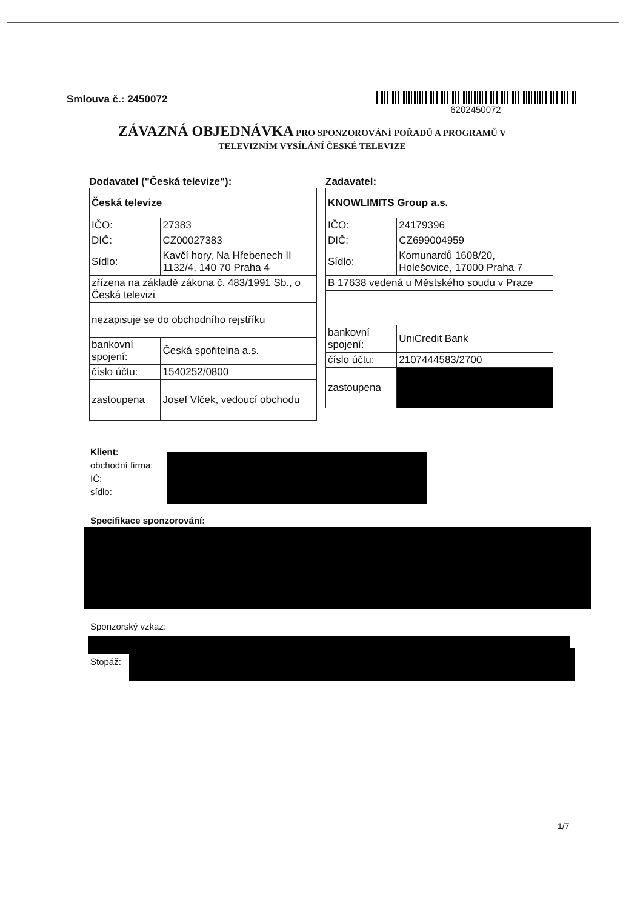Smlouva č.: 2450072
6202450072
ZÁVAZNÁ OBJEDNÁVKA PRO SPONZOROVÁNÍ POŘADŮ A PROGRAMŮ V TELEVIZNÍM VYSÍLÁNÍ ČESKÉ TELEVIZE
Dodavatel ("Česká televize"):
| Česká televize | | |
| IČO: | 27383 | |
| DIČ: | CZ00027383 | |
| Sídlo: | Kavčí hory, Na Hřebenech II 1132/4, 140 70 Praha 4 | |
| zřízena na základě zákona č. 483/1991 Sb., o Česká televizi | | |
| nezapisuje se do obchodního rejstříku | | |
| bankovní spojení: | | Česká spořitelna a.s. |
| číslo účtu: | | 1540252/0800 |
| zastoupena | | Josef Vlček, vedoucí obchodu |
Zadavatel:
| KNOWLIMITS Group a.s. | | |
| IČO: | 24179396 | |
| DIČ: | CZ699004959 | |
| Sídlo: | Komunardů 1608/20, Holešovice, 17000 Praha 7 | |
| B 17638 vedená u Městského soudu v Praze | | |
| bankovní spojení: | | UniCredit Bank |
| číslo účtu: | | 2107444583/2700 |
| zastoupena | | |
Klient:
obchodní firma:
IČ:
sídlo:
Specifikace sponzorování:
Sponzorský vzkaz:
Stopáž:
1/7